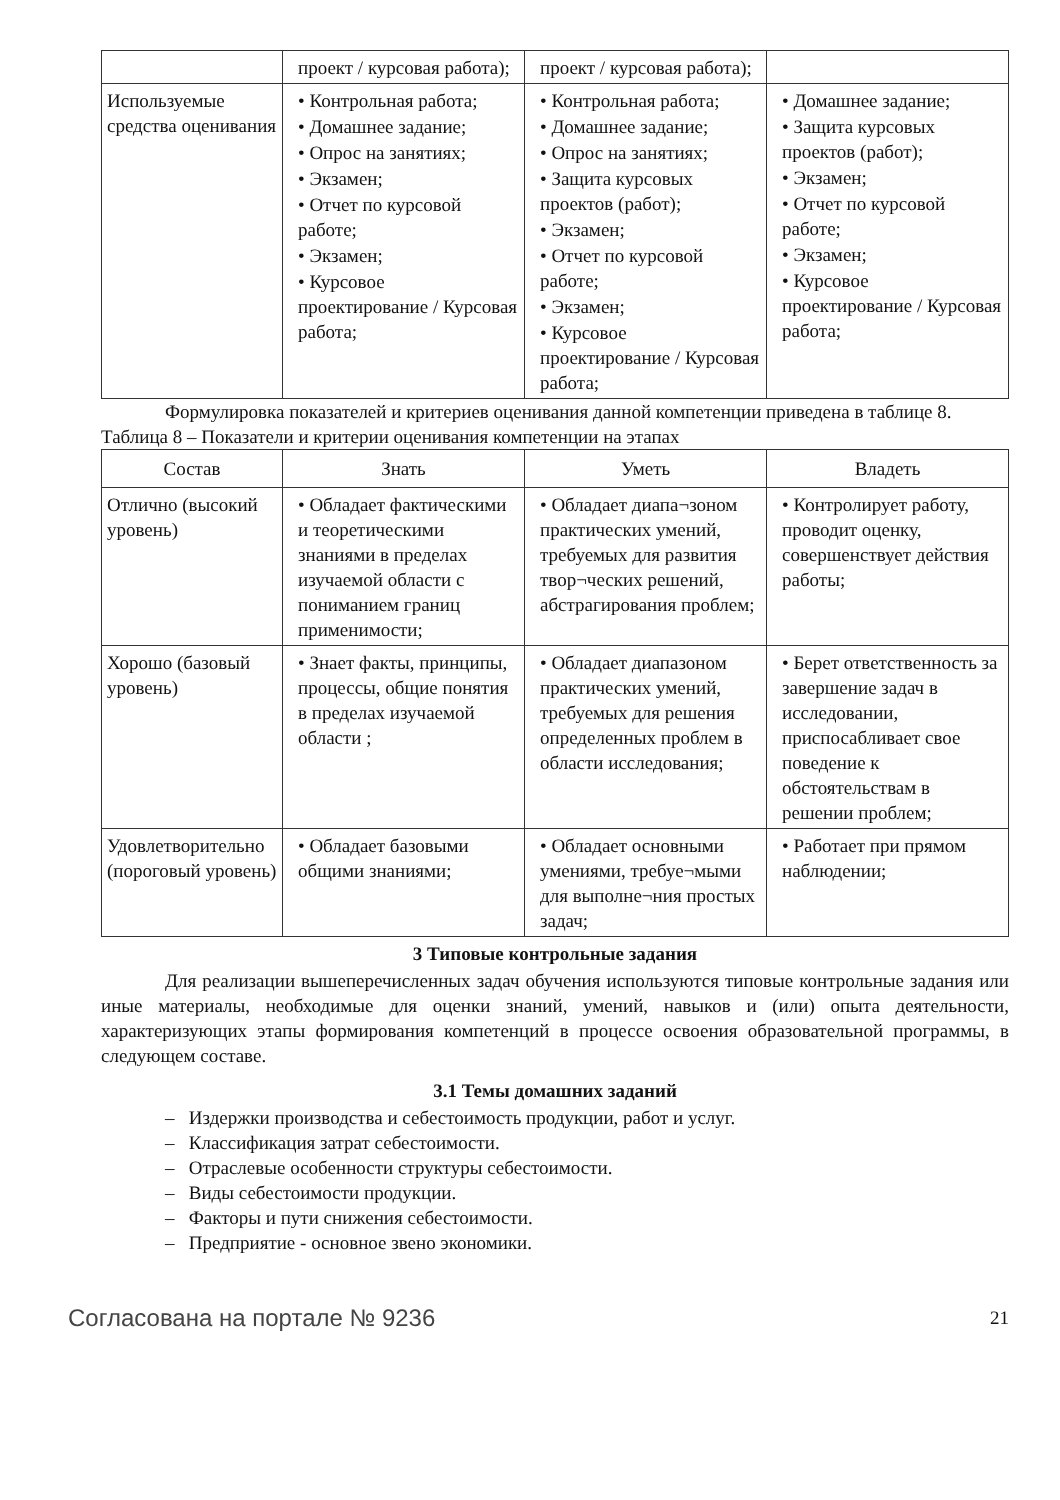| | проект / курсовая работа); | проект / курсовая работа); | |
| Используемые средства оценивания | • Контрольная работа; • Домашнее задание; • Опрос на занятиях; • Экзамен; • Отчет по курсовой работе; • Экзамен; • Курсовое проектирование / Курсовая работа; | • Контрольная работа; • Домашнее задание; • Опрос на занятиях; • Защита курсовых проектов (работ); • Экзамен; • Отчет по курсовой работе; • Экзамен; • Курсовое проектирование / Курсовая работа; | • Домашнее задание; • Защита курсовых проектов (работ); • Экзамен; • Отчет по курсовой работе; • Экзамен; • Курсовое проектирование / Курсовая работа; |
Формулировка показателей и критериев оценивания данной компетенции приведена в таблице 8.
Таблица 8 – Показатели и критерии оценивания компетенции на этапах
| Состав | Знать | Уметь | Владеть |
| --- | --- | --- | --- |
| Отлично (высокий уровень) | • Обладает фактическими и теоретическими знаниями в пределах изучаемой области с пониманием границ применимости; | • Обладает диапа¬зоном практических умений, требуемых для развития твор¬ческих решений, абстрагирования проблем; | • Контролирует работу, проводит оценку, совершенствует действия работы; |
| Хорошо (базовый уровень) | • Знает факты, принципы, процессы, общие понятия в пределах изучаемой области ; | • Обладает диапазоном практических умений, требуемых для решения определенных проблем в области исследования; | • Берет ответственность за завершение задач в исследовании, приспосабливает свое поведение к обстоятельствам в решении проблем; |
| Удовлетворительно (пороговый уровень) | • Обладает базовыми общими знаниями; | • Обладает основными умениями, требуе¬мыми для выполне¬ния простых задач; | • Работает при прямом наблюдении; |
3 Типовые контрольные задания
Для реализации вышеперечисленных задач обучения используются типовые контрольные задания или иные материалы, необходимые для оценки знаний, умений, навыков и (или) опыта деятельности, характеризующих этапы формирования компетенций в процессе освоения образовательной программы, в следующем составе.
3.1 Темы домашних заданий
– Издержки производства и себестоимость продукции, работ и услуг.
– Классификация затрат себестоимости.
– Отраслевые особенности структуры себестоимости.
– Виды себестоимости продукции.
– Факторы и пути снижения себестоимости.
– Предприятие - основное звено экономики.
Согласована на портале № 9236 21